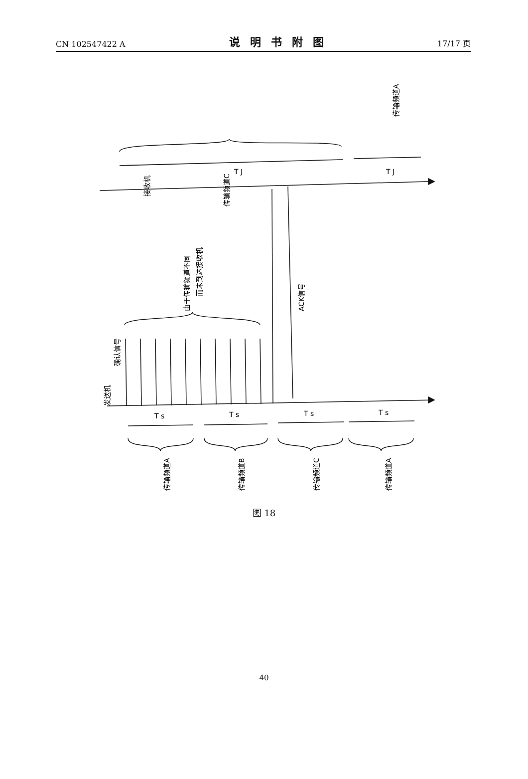CN 102547422 A 说明书附图 17/17 页
传输频道C
接收机
发送机
ACK信号
由于传输频道不同
而未到达接收机
确认信号
T J
T J
T s
T s
T s
T s
传输频道A
传输频道B
传输频道C
传输频道A
传输频道A
图 18
40